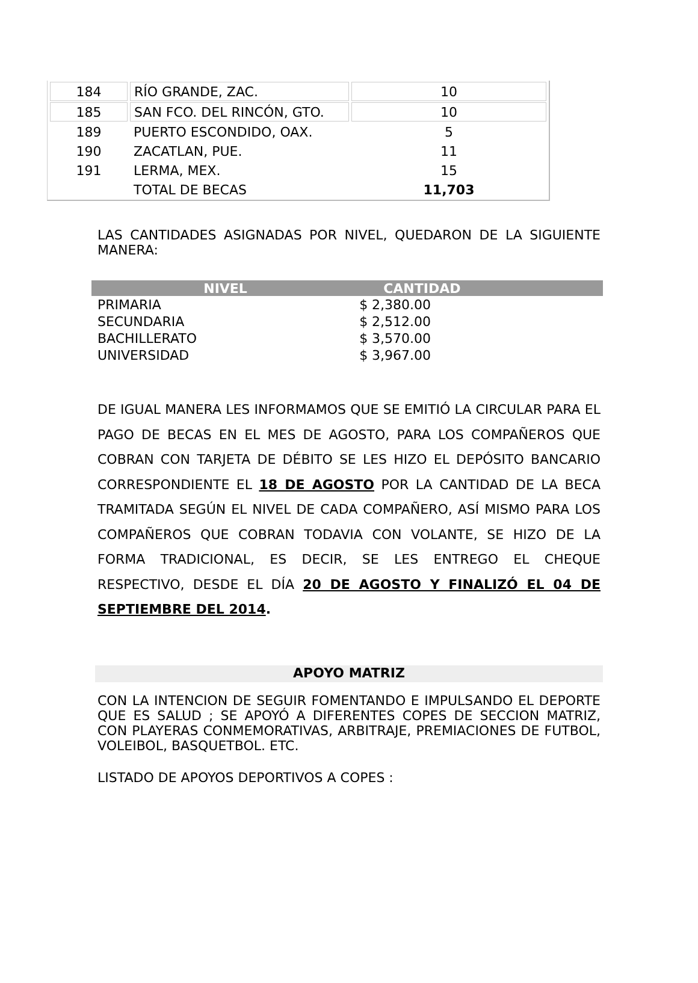| 184 | RÍO GRANDE, ZAC. | 10 |
| 185 | SAN FCO. DEL RINCÓN, GTO. | 10 |
| 189 | PUERTO ESCONDIDO, OAX. | 5 |
| 190 | ZACATLAN, PUE. | 11 |
| 191 | LERMA, MEX. | 15 |
| | TOTAL DE BECAS | 11,703 |
LAS CANTIDADES ASIGNADAS POR NIVEL, QUEDARON DE LA SIGUIENTE MANERA:
| NIVEL | CANTIDAD |
| --- | --- |
| PRIMARIA | $ 2,380.00 |
| SECUNDARIA | $ 2,512.00 |
| BACHILLERATO | $ 3,570.00 |
| UNIVERSIDAD | $ 3,967.00 |
DE IGUAL MANERA LES INFORMAMOS QUE SE EMITIÓ LA CIRCULAR PARA EL PAGO DE BECAS EN EL MES DE AGOSTO, PARA LOS COMPAÑEROS QUE COBRAN CON TARJETA DE DÉBITO SE LES HIZO EL DEPÓSITO BANCARIO CORRESPONDIENTE EL 18 DE AGOSTO POR LA CANTIDAD DE LA BECA TRAMITADA SEGÚN EL NIVEL DE CADA COMPAÑERO, ASÍ MISMO PARA LOS COMPAÑEROS QUE COBRAN TODAVIA CON VOLANTE, SE HIZO DE LA FORMA TRADICIONAL, ES DECIR, SE LES ENTREGO EL CHEQUE RESPECTIVO, DESDE EL DÍA 20 DE AGOSTO Y FINALIZÓ EL 04 DE SEPTIEMBRE DEL 2014.
APOYO MATRIZ
CON LA INTENCION DE SEGUIR FOMENTANDO E IMPULSANDO EL DEPORTE QUE ES SALUD ; SE APOYÓ A DIFERENTES COPES DE SECCION MATRIZ, CON PLAYERAS CONMEMORATIVAS, ARBITRAJE, PREMIACIONES DE FUTBOL, VOLEIBOL, BASQUETBOL. ETC.
LISTADO DE APOYOS DEPORTIVOS A COPES :